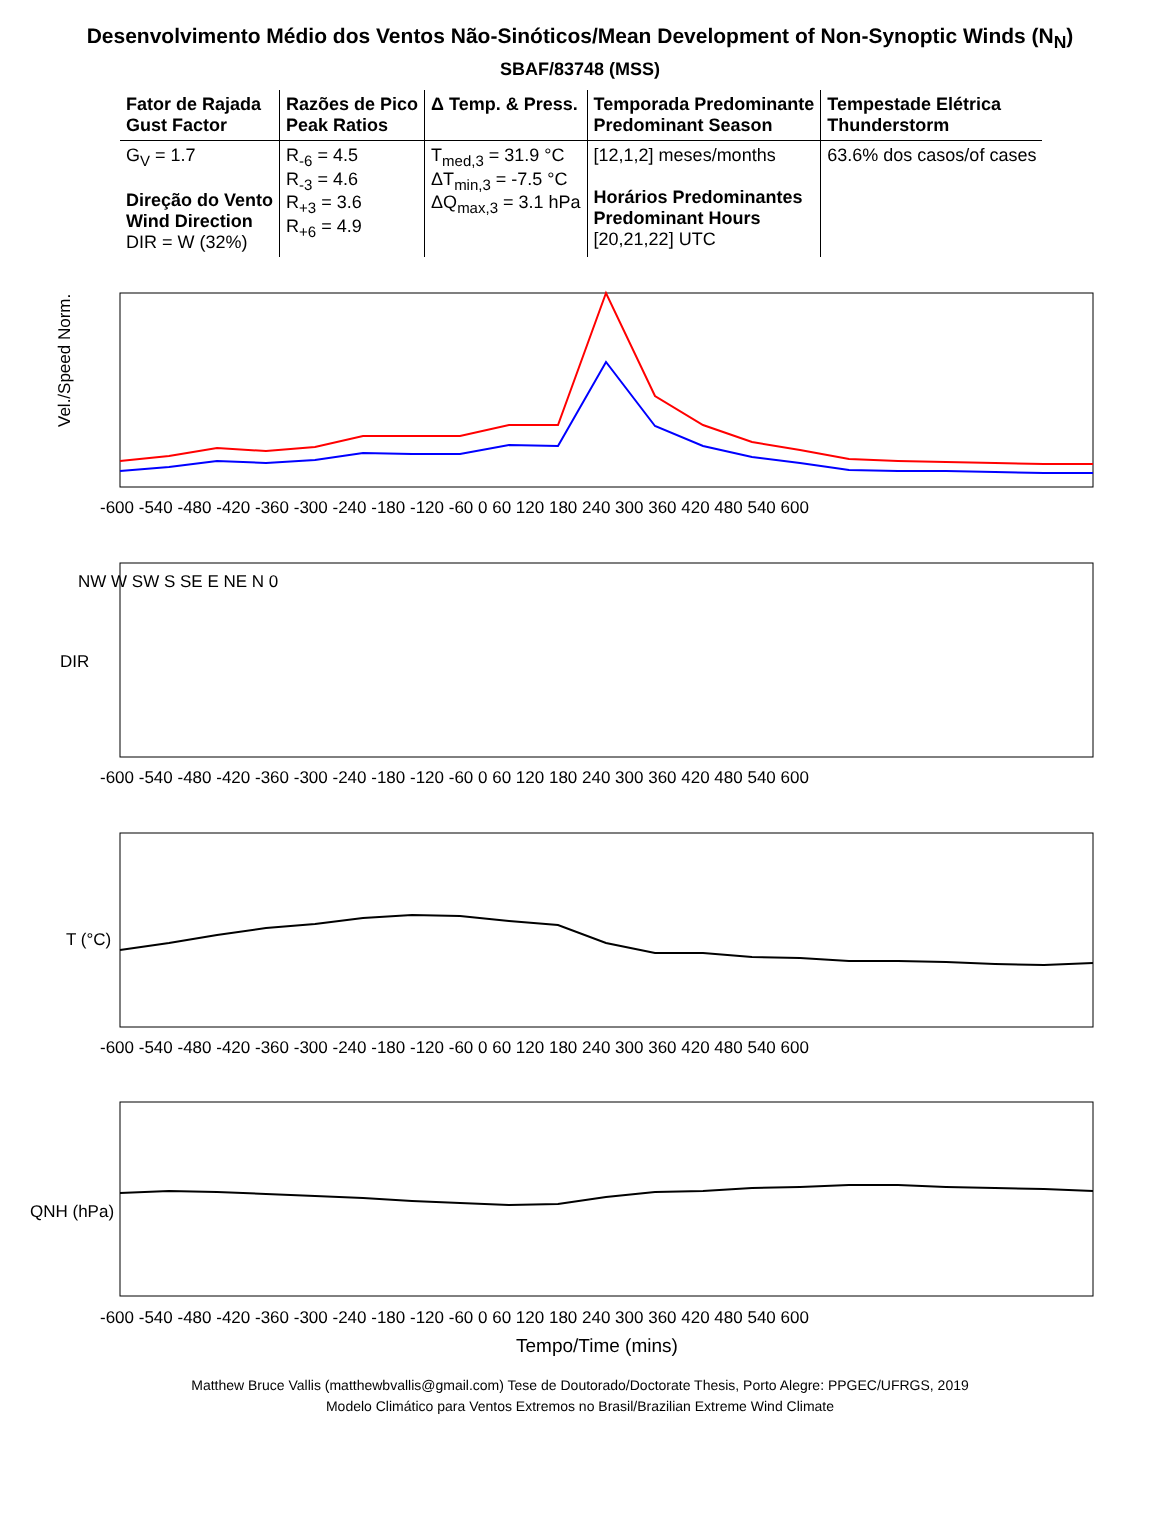Desenvolvimento Médio dos Ventos Não-Sinóticos/Mean Development of Non-Synoptic Winds (N<sub>N</sub>)
SBAF/83748 (MSS)
| Fator de Rajada Gust Factor | Razões de Pico Peak Ratios | Δ Temp. & Press. | Temporada Predominante Predominant Season | Tempestade Elétrica Thunderstorm |
| --- | --- | --- | --- | --- |
| G<sub>V</sub> = 1.7 Direção do Vento Wind Direction DIR = W (32%) | R<sub>-6</sub> = 4.5 R<sub>-3</sub> = 4.6 R<sub>+3</sub> = 3.6 R<sub>+6</sub> = 4.9 | T<sub>med,3</sub> = 31.9 °C ΔT<sub>min,3</sub> = -7.5 °C ΔQ<sub>max,3</sub> = 3.1 hPa | [12,1,2] meses/months Horários Predominantes Predominant Hours [20,21,22] UTC | 63.6% dos casos/of cases |
Vel./Speed Norm.
DIR
T (°C)
QNH (hPa)
-600 -540 -480 -420 -360 -300 -240 -180 -120 -60 0 60 120 180 240 300 360 420 480 540 600
NW W SW S SE E NE N 0
-600 -540 -480 -420 -360 -300 -240 -180 -120 -60 0 60 120 180 240 300 360 420 480 540 600
-600 -540 -480 -420 -360 -300 -240 -180 -120 -60 0 60 120 180 240 300 360 420 480 540 600
-600 -540 -480 -420 -360 -300 -240 -180 -120 -60 0 60 120 180 240 300 360 420 480 540 600
Tempo/Time (mins)
Matthew Bruce Vallis (matthewbvallis@gmail.com) Tese de Doutorado/Doctorate Thesis, Porto Alegre: PPGEC/UFRGS, 2019
Modelo Climático para Ventos Extremos no Brasil/Brazilian Extreme Wind Climate